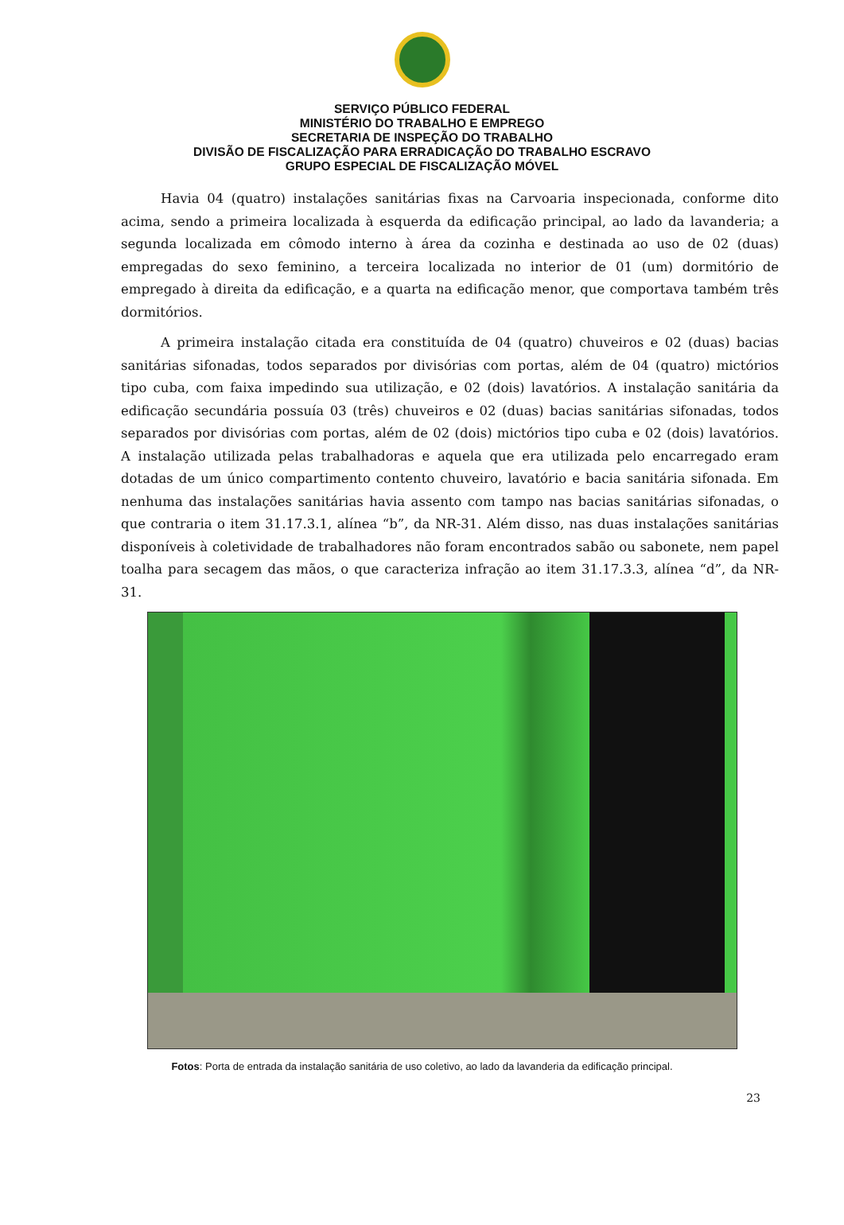SERVIÇO PÚBLICO FEDERAL
MINISTÉRIO DO TRABALHO E EMPREGO
SECRETARIA DE INSPEÇÃO DO TRABALHO
DIVISÃO DE FISCALIZAÇÃO PARA ERRADICAÇÃO DO TRABALHO ESCRAVO
GRUPO ESPECIAL DE FISCALIZAÇÃO MÓVEL
Havia 04 (quatro) instalações sanitárias fixas na Carvoaria inspecionada, conforme dito acima, sendo a primeira localizada à esquerda da edificação principal, ao lado da lavanderia; a segunda localizada em cômodo interno à área da cozinha e destinada ao uso de 02 (duas) empregadas do sexo feminino, a terceira localizada no interior de 01 (um) dormitório de empregado à direita da edificação, e a quarta na edificação menor, que comportava também três dormitórios.
A primeira instalação citada era constituída de 04 (quatro) chuveiros e 02 (duas) bacias sanitárias sifonadas, todos separados por divisórias com portas, além de 04 (quatro) mictórios tipo cuba, com faixa impedindo sua utilização, e 02 (dois) lavatórios. A instalação sanitária da edificação secundária possuía 03 (três) chuveiros e 02 (duas) bacias sanitárias sifonadas, todos separados por divisórias com portas, além de 02 (dois) mictórios tipo cuba e 02 (dois) lavatórios. A instalação utilizada pelas trabalhadoras e aquela que era utilizada pelo encarregado eram dotadas de um único compartimento contento chuveiro, lavatório e bacia sanitária sifonada. Em nenhuma das instalações sanitárias havia assento com tampo nas bacias sanitárias sifonadas, o que contraria o item 31.17.3.1, alínea “b”, da NR-31. Além disso, nas duas instalações sanitárias disponíveis à coletividade de trabalhadores não foram encontrados sabão ou sabonete, nem papel toalha para secagem das mãos, o que caracteriza infração ao item 31.17.3.3, alínea “d”, da NR-31.
Fotos: Porta de entrada da instalação sanitária de uso coletivo, ao lado da lavanderia da edificação principal.
23